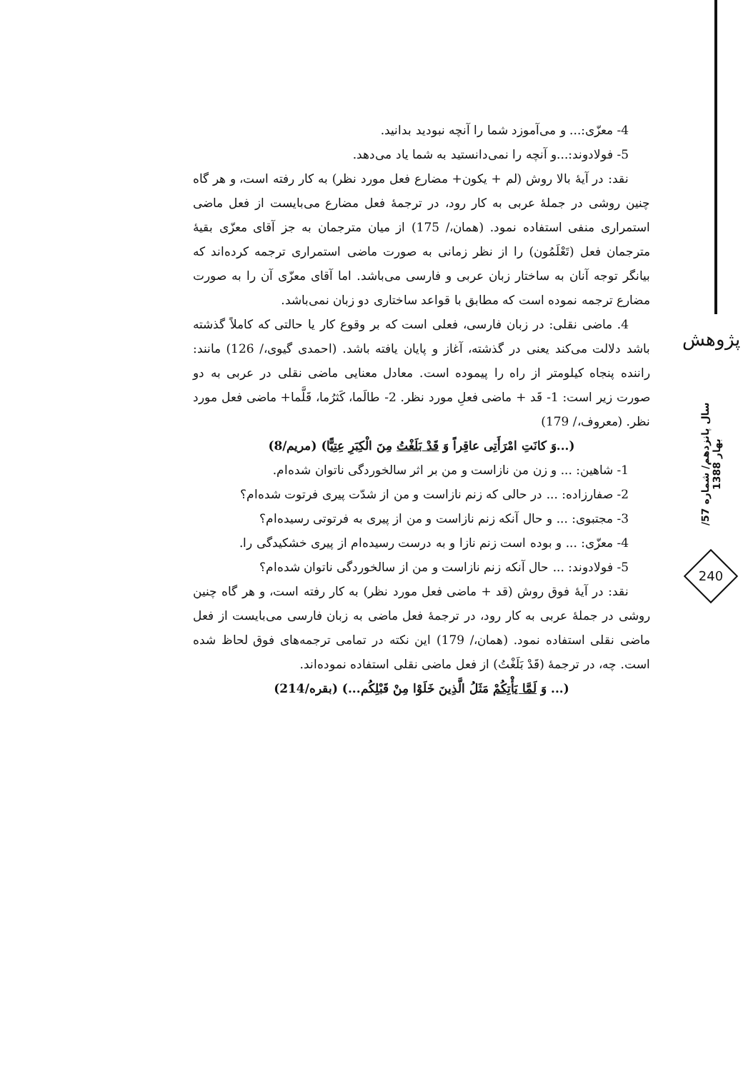4- معزّی:... و می‌آموزد شما را آنچه نبودید بدانید.
5- فولادوند:...و آنچه را نمی‌دانستید به شما یاد می‌دهد.
نقد: در آیهٔ بالا روش (لم + یکون+ مضارع فعل مورد نظر) به کار رفته است، و هر گاه چنین روشی در جملهٔ عربی به کار رود، در ترجمهٔ فعل مضارع می‌بایست از فعل ماضی استمراری منفی استفاده نمود. (همان،/ 175) از میان مترجمان به جز آقای معزّی بقیهٔ مترجمان فعل (تَعْلَمُون) را از نظر زمانی به صورت ماضی استمراری ترجمه کرده‌اند که بیانگر توجه آنان به ساختار زبان عربی و فارسی می‌باشد. اما آقای معزّی آن را به صورت مضارع ترجمه نموده است که مطابق با قواعد ساختاری دو زبان نمی‌باشد.
4. ماضی نقلی: در زبان فارسی، فعلی است که بر وقوع کار یا حالتی که کاملاً گذشته باشد دلالت می‌کند یعنی در گذشته، آغاز و پایان یافته باشد. (احمدی گیوی،/ 126) مانند: راننده پنجاه کیلومتر از راه را پیموده است. معادل معنایی ماضی نقلی در عربی به دو صورت زیر است: 1- قَد + ماضی فعلِ مورد نظر. 2- طالَما، کَثرُما، قَلَّما+ ماضی فعل مورد نظر. (معروف،/ 179)
(...وَ کانَتِ امْرَأَتِی عاقِراً وَ قَدْ بَلَغْتُ مِنَ الْکِبَرِ عِتِیًّا) (مریم/8)
1- شاهین: ... و زن من نازاست و من بر اثر سالخوردگی ناتوان شده‌ام.
2- صفارزاده: ... در حالی که زنم نازاست و من از شدّت پیری فرتوت شده‌ام؟
3- مجتبوی: ... و حال آنکه زنم نازاست و من از پیری به فرتوتی رسیده‌ام؟
4- معزّی: ... و بوده است زنم نازا و به درست رسیده‌ام از پیری خشکیدگی را.
5- فولادوند: ... حال آنکه زنم نازاست و من از سالخوردگی ناتوان شده‌ام؟
نقد: در آیهٔ فوق روش (قد + ماضی فعل مورد نظر) به کار رفته است، و هر گاه چنین روشی در جملهٔ عربی به کار رود، در ترجمهٔ فعل ماضی به زبان فارسی می‌بایست از فعل ماضی نقلی استفاده نمود. (همان،/ 179) این نکته در تمامی ترجمه‌های فوق لحاظ شده است. چه، در ترجمهٔ (قَدْ بَلَغْتُ) از فعل ماضی نقلی استفاده نموده‌اند.
(... وَ لَمَّا یَأْتِکُمْ مَثَلُ الَّذِینَ خَلَوْا مِنْ قَبْلِکُم...) (بقره/214)
پژوهش
سال پانزدهم/ شماره 57/ بهار 1388
240